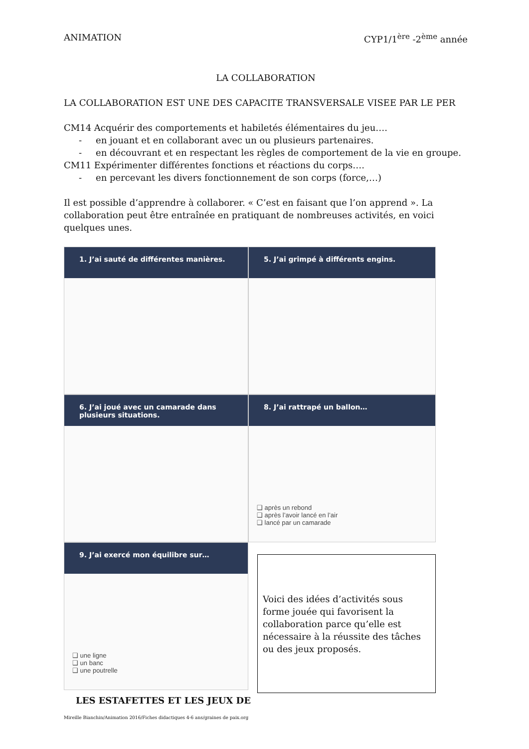ANIMATION CYP1/1<sup>ère</sup> -2<sup>ème</sup> année
LA COLLABORATION
LA COLLABORATION EST UNE DES CAPACITE TRANSVERSALE VISEE PAR LE PER
CM14 Acquérir des comportements et habiletés élémentaires du jeu….
- en jouant et en collaborant avec un ou plusieurs partenaires.
- en découvrant et en respectant les règles de comportement de la vie en groupe.
CM11 Expérimenter différentes fonctions et réactions du corps….
- en percevant les divers fonctionnement de son corps (force,…)
Il est possible d’apprendre à collaborer. « C’est en faisant que l’on apprend ». La collaboration peut être entraînée en pratiquant de nombreuses activités, en voici quelques unes.
1. J’ai sauté de différentes manières.
5. J’ai grimpé à différents engins.
6. J’ai joué avec un camarade dans plusieurs situations.
8. J’ai rattrapé un ballon…
❑ après un rebond
❑ après l’avoir lancé en l’air
❑ lancé par un camarade
9. J’ai exercé mon équilibre sur…
❑ une ligne
❑ un banc
❑ une poutrelle
Voici des idées d’activités sous forme jouée qui favorisent la collaboration parce qu’elle est nécessaire à la réussite des tâches ou des jeux proposés.
LES ESTAFETTES ET LES JEUX DE
Mireille Bianchin/Animation 2016/Fiches didactiques 4-6 ans/graines de paix.org